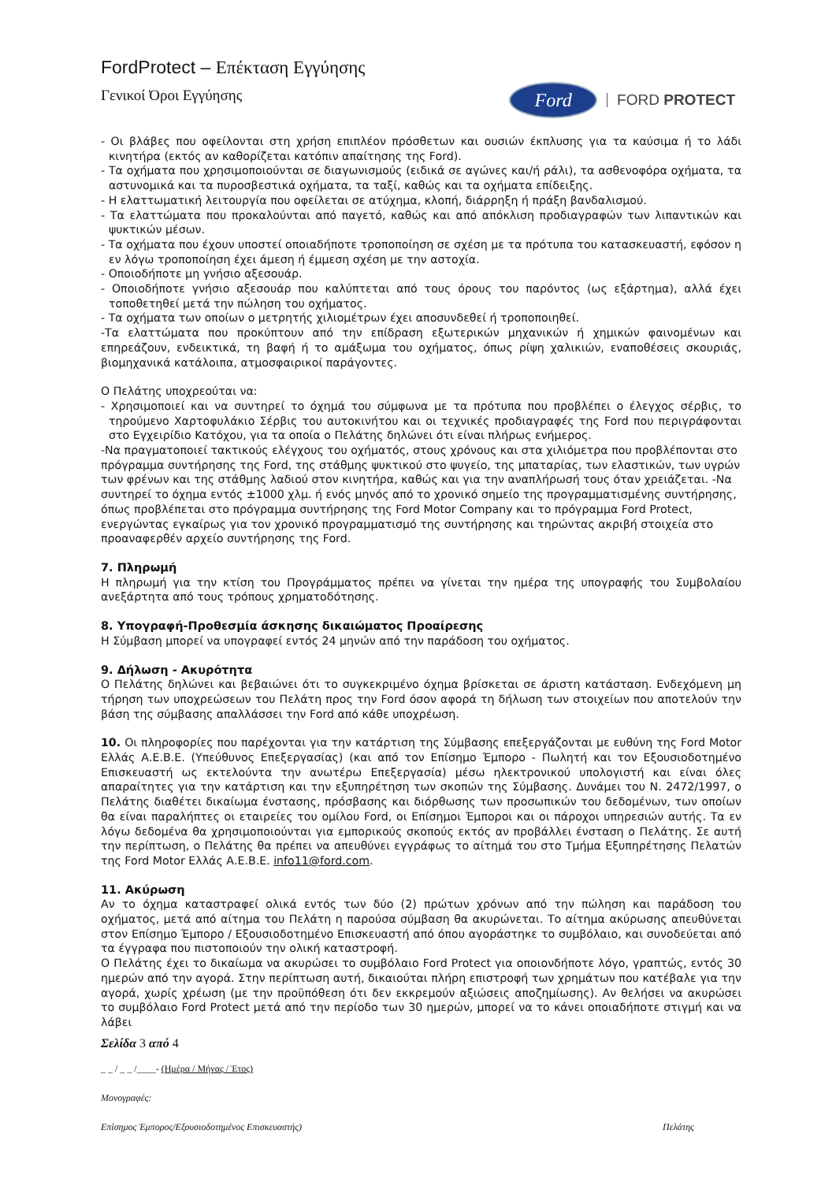FordProtect – Επέκταση Εγγύησης
Γενικοί Όροι Εγγύησης
Ford
FORD PROTECT
- Οι βλάβες που οφείλονται στη χρήση επιπλέον πρόσθετων και ουσιών έκπλυσης για τα καύσιμα ή το λάδι κινητήρα (εκτός αν καθορίζεται κατόπιν απαίτησης της Ford).
- Τα οχήματα που χρησιμοποιούνται σε διαγωνισμούς (ειδικά σε αγώνες και/ή ράλι), τα ασθενοφόρα οχήματα, τα αστυνομικά και τα πυροσβεστικά οχήματα, τα ταξί, καθώς και τα οχήματα επίδειξης.
- Η ελαττωματική λειτουργία που οφείλεται σε ατύχημα, κλοπή, διάρρηξη ή πράξη βανδαλισμού.
- Τα ελαττώματα που προκαλούνται από παγετό, καθώς και από απόκλιση προδιαγραφών των λιπαντικών και ψυκτικών μέσων.
- Τα οχήματα που έχουν υποστεί οποιαδήποτε τροποποίηση σε σχέση με τα πρότυπα του κατασκευαστή, εφόσον η εν λόγω τροποποίηση έχει άμεση ή έμμεση σχέση με την αστοχία.
- Οποιοδήποτε μη γνήσιο αξεσουάρ.
- Οποιοδήποτε γνήσιο αξεσουάρ που καλύπτεται από τους όρους του παρόντος (ως εξάρτημα), αλλά έχει τοποθετηθεί μετά την πώληση του οχήματος.
- Τα οχήματα των οποίων ο μετρητής χιλιομέτρων έχει αποσυνδεθεί ή τροποποιηθεί.
-Τα ελαττώματα που προκύπτουν από την επίδραση εξωτερικών μηχανικών ή χημικών φαινομένων και επηρεάζουν, ενδεικτικά, τη βαφή ή το αμάξωμα του οχήματος, όπως ρίψη χαλικιών, εναποθέσεις σκουριάς, βιομηχανικά κατάλοιπα, ατμοσφαιρικοί παράγοντες.
Ο Πελάτης υποχρεούται να:
- Χρησιμοποιεί και να συντηρεί το όχημά του σύμφωνα με τα πρότυπα που προβλέπει ο έλεγχος σέρβις, το τηρούμενο Χαρτοφυλάκιο Σέρβις του αυτοκινήτου και οι τεχνικές προδιαγραφές της Ford που περιγράφονται στο Εγχειρίδιο Κατόχου, για τα οποία ο Πελάτης δηλώνει ότι είναι πλήρως ενήμερος.
-Να πραγματοποιεί τακτικούς ελέγχους του οχήματός, στους χρόνους και στα χιλιόμετρα που προβλέπονται στο πρόγραμμα συντήρησης της Ford, της στάθμης ψυκτικού στο ψυγείο, της μπαταρίας, των ελαστικών, των υγρών των φρένων και της στάθμης λαδιού στον κινητήρα, καθώς και για την αναπλήρωσή τους όταν χρειάζεται. -Να συντηρεί το όχημα εντός ±1000 χλμ. ή ενός μηνός από το χρονικό σημείο της προγραμματισμένης συντήρησης, όπως προβλέπεται στο πρόγραμμα συντήρησης της Ford Motor Company και το πρόγραμμα Ford Protect, ενεργώντας εγκαίρως για τον χρονικό προγραμματισμό της συντήρησης και τηρώντας ακριβή στοιχεία στο προαναφερθέν αρχείο συντήρησης της Ford.
7. Πληρωμή
Η πληρωμή για την κτίση του Προγράμματος πρέπει να γίνεται την ημέρα της υπογραφής του Συμβολαίου ανεξάρτητα από τους τρόπους χρηματοδότησης.
8. Υπογραφή-Προθεσμία άσκησης δικαιώματος Προαίρεσης
Η Σύμβαση μπορεί να υπογραφεί εντός 24 μηνών από την παράδοση του οχήματος.
9. Δήλωση - Ακυρότητα
Ο Πελάτης δηλώνει και βεβαιώνει ότι το συγκεκριμένο όχημα βρίσκεται σε άριστη κατάσταση. Ενδεχόμενη μη τήρηση των υποχρεώσεων του Πελάτη προς την Ford όσον αφορά τη δήλωση των στοιχείων που αποτελούν την βάση της σύμβασης απαλλάσσει την Ford από κάθε υποχρέωση.
10. Οι πληροφορίες που παρέχονται για την κατάρτιση της Σύμβασης επεξεργάζονται με ευθύνη της Ford Motor Ελλάς Α.Ε.Β.Ε. (Υπεύθυνος Επεξεργασίας) (και από τον Επίσημο Έμπορο - Πωλητή και τον Εξουσιοδοτημένο Επισκευαστή ως εκτελούντα την ανωτέρω Επεξεργασία) μέσω ηλεκτρονικού υπολογιστή και είναι όλες απαραίτητες για την κατάρτιση και την εξυπηρέτηση των σκοπών της Σύμβασης. Δυνάμει του Ν. 2472/1997, ο Πελάτης διαθέτει δικαίωμα ένστασης, πρόσβασης και διόρθωσης των προσωπικών του δεδομένων, των οποίων θα είναι παραλήπτες οι εταιρείες του ομίλου Ford, οι Επίσημοι Έμποροι και οι πάροχοι υπηρεσιών αυτής. Τα εν λόγω δεδομένα θα χρησιμοποιούνται για εμπορικούς σκοπούς εκτός αν προβάλλει ένσταση ο Πελάτης. Σε αυτή την περίπτωση, ο Πελάτης θα πρέπει να απευθύνει εγγράφως το αίτημά του στο Τμήμα Εξυπηρέτησης Πελατών της Ford Motor Ελλάς Α.Ε.Β.Ε. info11@ford.com.
11. Ακύρωση
Αν το όχημα καταστραφεί ολικά εντός των δύο (2) πρώτων χρόνων από την πώληση και παράδοση του οχήματος, μετά από αίτημα του Πελάτη η παρούσα σύμβαση θα ακυρώνεται. Το αίτημα ακύρωσης απευθύνεται στον Επίσημο Έμπορο / Εξουσιοδοτημένο Επισκευαστή από όπου αγοράστηκε το συμβόλαιο, και συνοδεύεται από τα έγγραφα που πιστοποιούν την ολική καταστροφή.
Ο Πελάτης έχει το δικαίωμα να ακυρώσει το συμβόλαιο Ford Protect για οποιονδήποτε λόγο, γραπτώς, εντός 30 ημερών από την αγορά. Στην περίπτωση αυτή, δικαιούται πλήρη επιστροφή των χρημάτων που κατέβαλε για την αγορά, χωρίς χρέωση (με την προϋπόθεση ότι δεν εκκρεμούν αξιώσεις αποζημίωσης). Αν θελήσει να ακυρώσει το συμβόλαιο Ford Protect μετά από την περίοδο των 30 ημερών, μπορεί να το κάνει οποιαδήποτε στιγμή και να λάβει
Σελίδα 3 από 4
_ _ / _ _ /____- (Ημέρα / Μήνας / Έτος)
Μονογραφές:
Επίσημος Έμπορος/Εξουσιοδοτημένος Επισκευαστής) Πελάτης